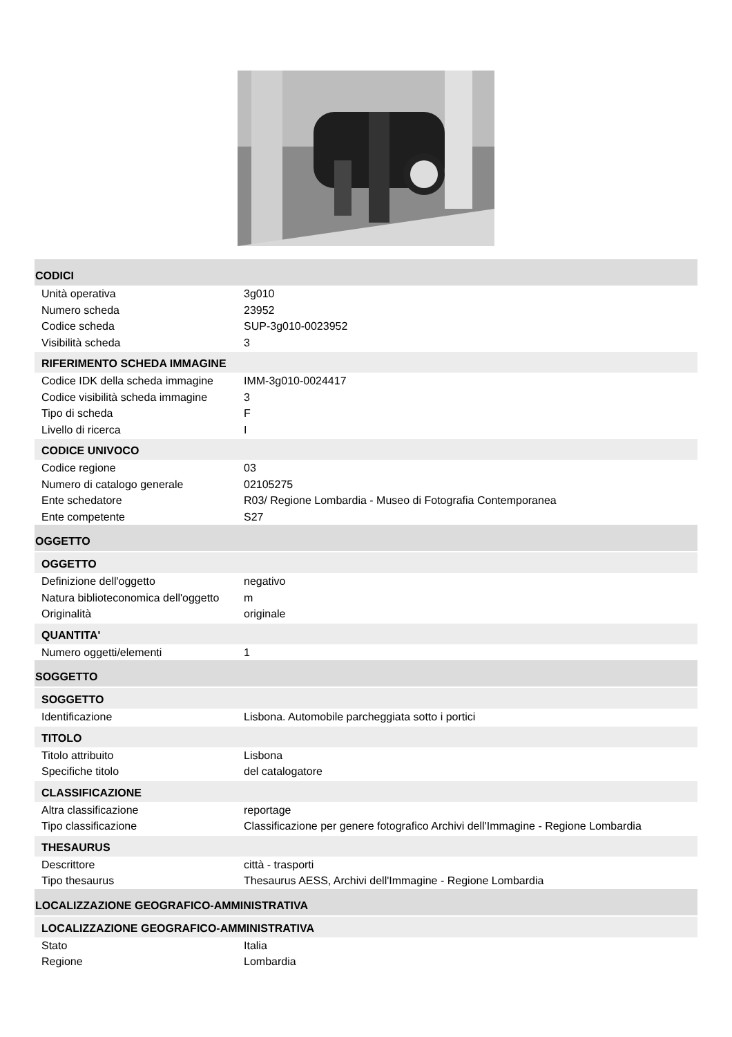CODICI
| Unità operativa | 3g010 |
| Numero scheda | 23952 |
| Codice scheda | SUP-3g010-0023952 |
| Visibilità scheda | 3 |
RIFERIMENTO SCHEDA IMMAGINE
| Codice IDK della scheda immagine | IMM-3g010-0024417 |
| Codice visibilità scheda immagine | 3 |
| Tipo di scheda | F |
| Livello di ricerca | I |
CODICE UNIVOCO
| Codice regione | 03 |
| Numero di catalogo generale | 02105275 |
| Ente schedatore | R03/ Regione Lombardia - Museo di Fotografia Contemporanea |
| Ente competente | S27 |
OGGETTO
OGGETTO
| Definizione dell'oggetto | negativo |
| Natura biblioteconomica dell'oggetto | m |
| Originalità | originale |
QUANTITA'
| Numero oggetti/elementi | 1 |
SOGGETTO
SOGGETTO
| Identificazione | Lisbona. Automobile parcheggiata sotto i portici |
TITOLO
| Titolo attribuito | Lisbona |
| Specifiche titolo | del catalogatore |
CLASSIFICAZIONE
| Altra classificazione | reportage |
| Tipo classificazione | Classificazione per genere fotografico Archivi dell'Immagine - Regione Lombardia |
THESAURUS
| Descrittore | città - trasporti |
| Tipo thesaurus | Thesaurus AESS, Archivi dell'Immagine - Regione Lombardia |
LOCALIZZAZIONE GEOGRAFICO-AMMINISTRATIVA
LOCALIZZAZIONE GEOGRAFICO-AMMINISTRATIVA
| Stato | Italia |
| Regione | Lombardia |